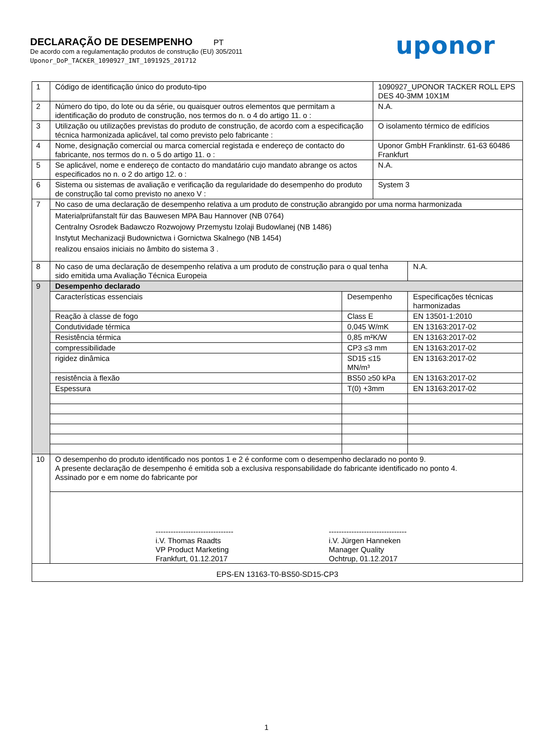DECLARAÇÃO DE DESEMPENHO PT
De acordo com a regulamentação produtos de construção (EU) 305/2011
Uponor_DoP_TACKER_1090927_INT_1091925_201712
uponor
| 1 | Código de identificação único do produto-tipo | | 1090927_UPONOR TACKER ROLL EPS DES 40-3MM 10X1M | |
| 2 | Número do tipo, do lote ou da série, ou quaisquer outros elementos que permitam a identificação do produto de construção, nos termos do n. o 4 do artigo 11. o : | | N.A. | |
| 3 | Utilização ou utilizações previstas do produto de construção, de acordo com a especificação técnica harmonizada aplicável, tal como previsto pelo fabricante : | | O isolamento térmico de edifícios | |
| 4 | Nome, designação comercial ou marca comercial registada e endereço de contacto do fabricante, nos termos do n. o 5 do artigo 11. o : | | Uponor GmbH Franklinstr. 61-63 60486 Frankfurt | |
| 5 | Se aplicável, nome e endereço de contacto do mandatário cujo mandato abrange os actos especificados no n. o 2 do artigo 12. o : | | N.A. | |
| 6 | Sistema ou sistemas de avaliação e verificação da regularidade do desempenho do produto de construção tal como previsto no anexo V : | | System 3 | |
| 7 | No caso de uma declaração de desempenho relativa a um produto de construção abrangido por uma norma harmonizada | | | |
| | Materialprüfanstalt für das Bauwesen MPA Bau Hannover (NB 0764) Centralny Osrodek Badawczo Rozwojowy Przemystu Izolaji Budowlanej (NB 1486) Instytut Mechanizacji Budownictwa i Gornictwa Skalnego (NB 1454) realizou ensaios iniciais no âmbito do sistema 3 . | | | |
| 8 | No caso de uma declaração de desempenho relativa a um produto de construção para o qual tenha sido emitida uma Avaliação Técnica Europeia | | | N.A. |
| 9 | Desempenho declarado | | | |
| | Características essenciais | Desempenho | | Especificações técnicas harmonizadas |
| | Reação à classe de fogo | Class E | | EN 13501-1:2010 |
| | Condutividade térmica | 0,045 W/mK | | EN 13163:2017-02 |
| | Resistência térmica | 0,85 m²K/W | | EN 13163:2017-02 |
| | compressibilidade | CP3 ≤3 mm | | EN 13163:2017-02 |
| | rigidez dinâmica | SD15 ≤15 MN/m³ | | EN 13163:2017-02 |
| | resistência à flexão | BS50 ≥50 kPa | | EN 13163:2017-02 |
| | Espessura | T(0) +3mm | | EN 13163:2017-02 |
| 10 | O desempenho do produto identificado nos pontos 1 e 2 é conforme com o desempenho declarado no ponto 9. A presente declaração de desempenho é emitida sob a exclusiva responsabilidade do fabricante identificado no ponto 4. Assinado por e em nome do fabricante por | | | |
| | ------------------------------- i.V. Thomas Raadts VP Product Marketing Frankfurt, 01.12.2017 ------------------------------- i.V. Jürgen Hanneken Manager Quality Ochtrup, 01.12.2017 | | | |
| EPS-EN 13163-T0-BS50-SD15-CP3 | | | | |
1